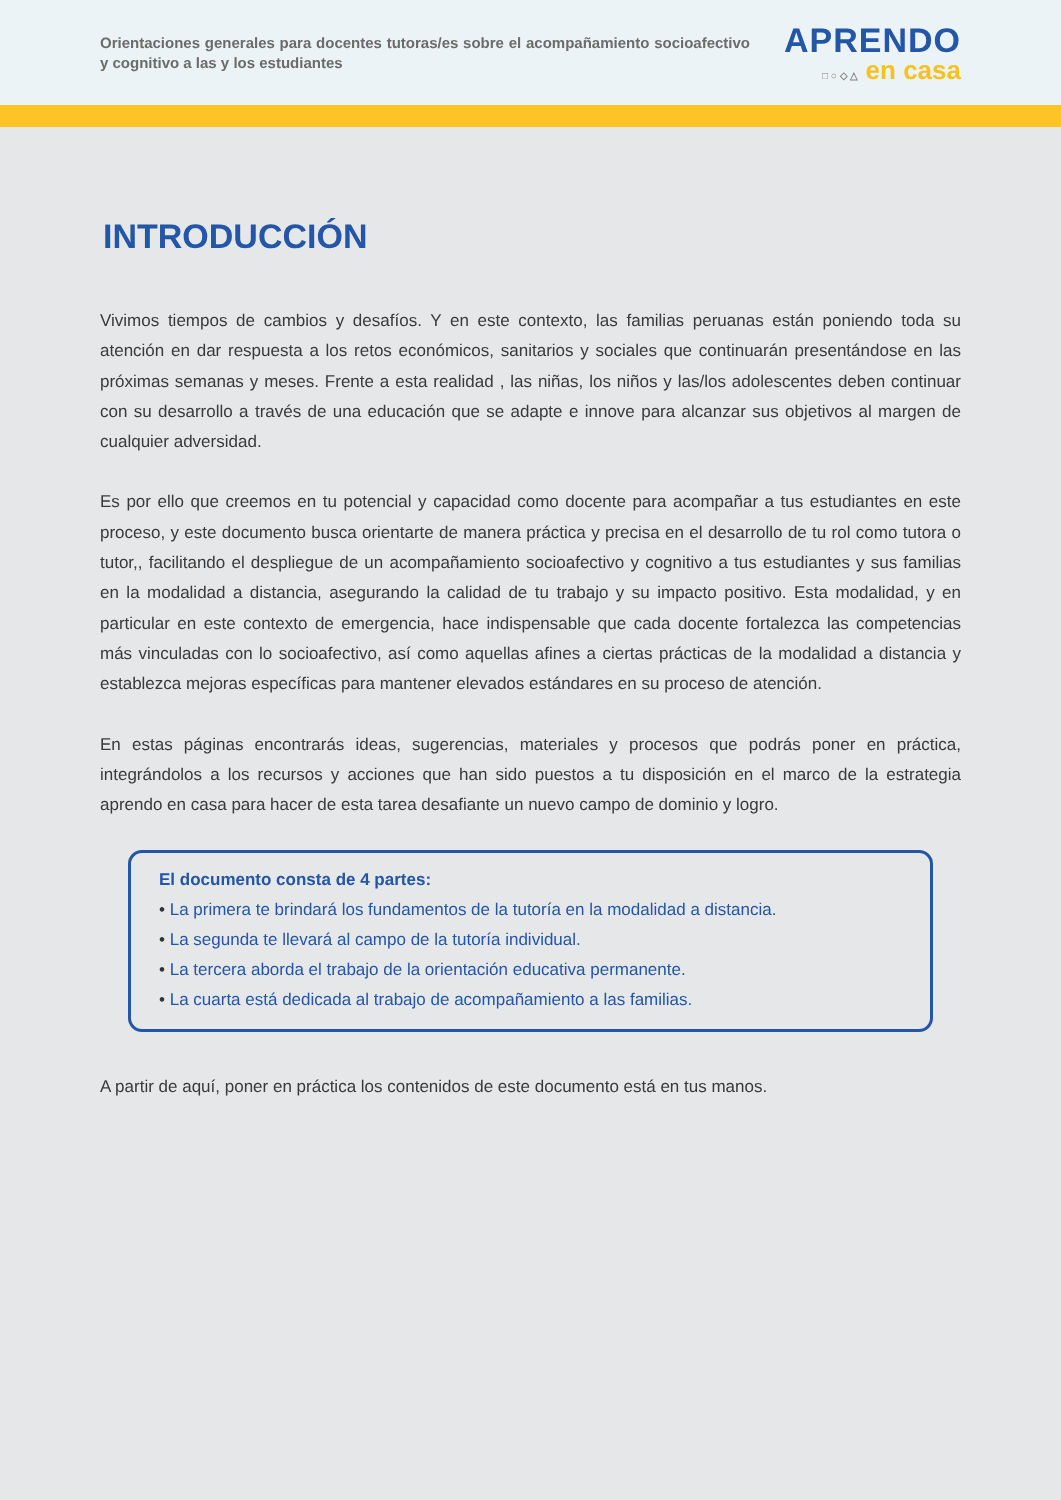Orientaciones generales para docentes tutoras/es sobre el acompañamiento socioafectivo y cognitivo a las y los estudiantes
APRENDO
□ ○ ◇ △ en casa
INTRODUCCIÓN
Vivimos tiempos de cambios y desafíos. Y en este contexto, las familias peruanas están poniendo toda su atención en dar respuesta a los retos económicos, sanitarios y sociales que continuarán presentándose en las próximas semanas y meses. Frente a esta realidad , las niñas, los niños y las/los adolescentes deben continuar con su desarrollo a través de una educación que se adapte e innove para alcanzar sus objetivos al margen de cualquier adversidad.
Es por ello que creemos en tu potencial y capacidad como docente para acompañar a tus estudiantes en este proceso, y este documento busca orientarte de manera práctica y precisa en el desarrollo de tu rol como tutora o tutor,, facilitando el despliegue de un acompañamiento socioafectivo y cognitivo a tus estudiantes y sus familias en la modalidad a distancia, asegurando la calidad de tu trabajo y su impacto positivo. Esta modalidad, y en particular en este contexto de emergencia, hace indispensable que cada docente fortalezca las competencias más vinculadas con lo socioafectivo, así como aquellas afines a ciertas prácticas de la modalidad a distancia y establezca mejoras específicas para mantener elevados estándares en su proceso de atención.
En estas páginas encontrarás ideas, sugerencias, materiales y procesos que podrás poner en práctica, integrándolos a los recursos y acciones que han sido puestos a tu disposición en el marco de la estrategia aprendo en casa para hacer de esta tarea desafiante un nuevo campo de dominio y logro.
El documento consta de 4 partes:
• La primera te brindará los fundamentos de la tutoría en la modalidad a distancia.
• La segunda te llevará al campo de la tutoría individual.
• La tercera aborda el trabajo de la orientación educativa permanente.
• La cuarta está dedicada al trabajo de acompañamiento a las familias.
A partir de aquí, poner en práctica los contenidos de este documento está en tus manos.